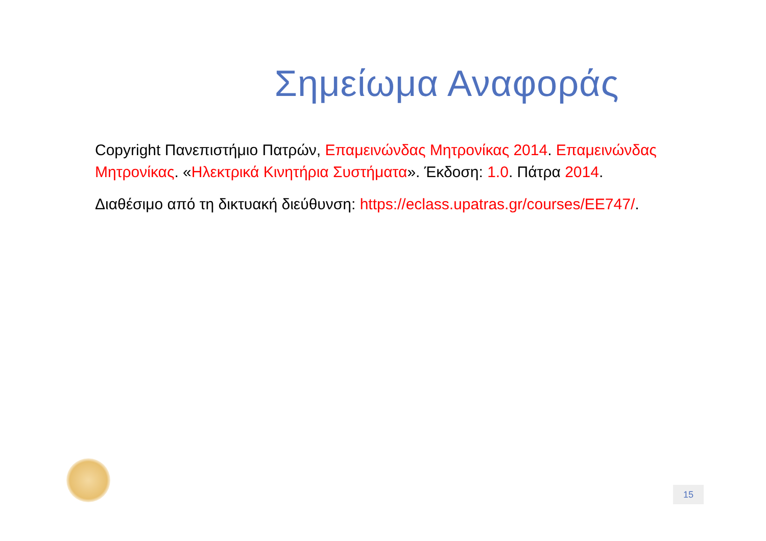Σημείωμα Αναφοράς
Copyright Πανεπιστήμιο Πατρών, Επαμεινώνδας Μητρονίκας 2014. Επαμεινώνδας Μητρονίκας. «Ηλεκτρικά Κινητήρια Συστήματα». Έκδοση: 1.0. Πάτρα 2014.
Διαθέσιμο από τη δικτυακή διεύθυνση: https://eclass.upatras.gr/courses/EE747/.
15